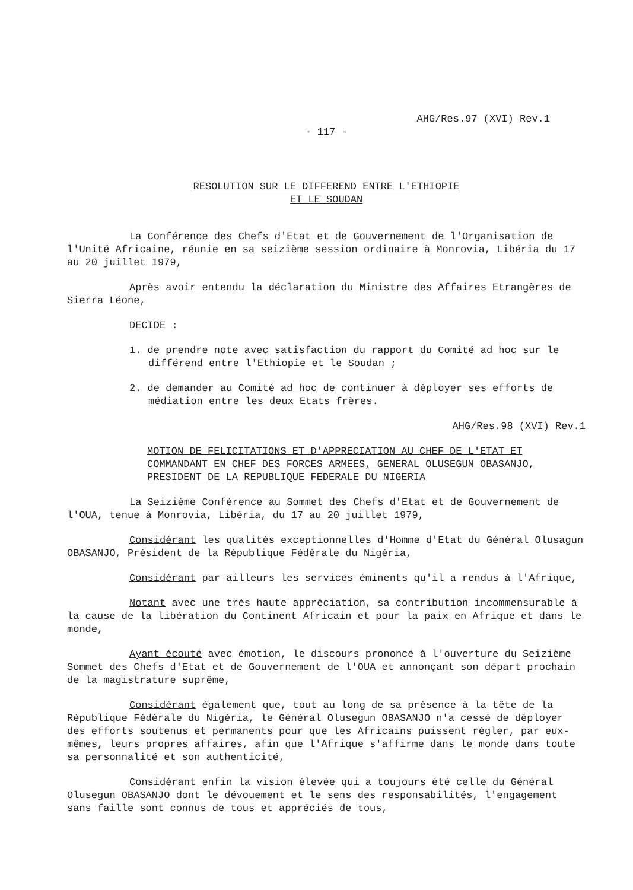AHG/Res.97 (XVI) Rev.1
- 117 -
RESOLUTION SUR LE DIFFEREND ENTRE L'ETHIOPIE
ET LE SOUDAN
La Conférence des Chefs d'Etat et de Gouvernement de l'Organisation de l'Unité Africaine, réunie en sa seizième session ordinaire à Monrovia, Libéria du 17 au 20 juillet 1979,
Après avoir entendu la déclaration du Ministre des Affaires Etrangères de Sierra Léone,
DECIDE :
1. de prendre note avec satisfaction du rapport du Comité ad hoc sur le différend entre l'Ethiopie et le Soudan ;
2. de demander au Comité ad hoc de continuer à déployer ses efforts de médiation entre les deux Etats frères.
AHG/Res.98 (XVI) Rev.1
MOTION DE FELICITATIONS ET D'APPRECIATION AU CHEF DE L'ETAT ET COMMANDANT EN CHEF DES FORCES ARMEES, GENERAL OLUSEGUN OBASANJO, PRESIDENT DE LA REPUBLIQUE FEDERALE DU NIGERIA
La Seizième Conférence au Sommet des Chefs d'Etat et de Gouvernement de l'OUA, tenue à Monrovia, Libéria, du 17 au 20 juillet 1979,
Considérant les qualités exceptionnelles d'Homme d'Etat du Général Olusagun OBASANJO, Président de la République Fédérale du Nigéria,
Considérant par ailleurs les services éminents qu'il a rendus à l'Afrique,
Notant avec une très haute appréciation, sa contribution incommensurable à la cause de la libération du Continent Africain et pour la paix en Afrique et dans le monde,
Ayant écouté avec émotion, le discours prononcé à l'ouverture du Seizième Sommet des Chefs d'Etat et de Gouvernement de l'OUA et annonçant son départ prochain de la magistrature suprême,
Considérant également que, tout au long de sa présence à la tête de la République Fédérale du Nigéria, le Général Olusegun OBASANJO n'a cessé de déployer des efforts soutenus et permanents pour que les Africains puissent régler, par eux-mêmes, leurs propres affaires, afin que l'Afrique s'affirme dans le monde dans toute sa personnalité et son authenticité,
Considérant enfin la vision élevée qui a toujours été celle du Général Olusegun OBASANJO dont le dévouement et le sens des responsabilités, l'engagement sans faille sont connus de tous et appréciés de tous,